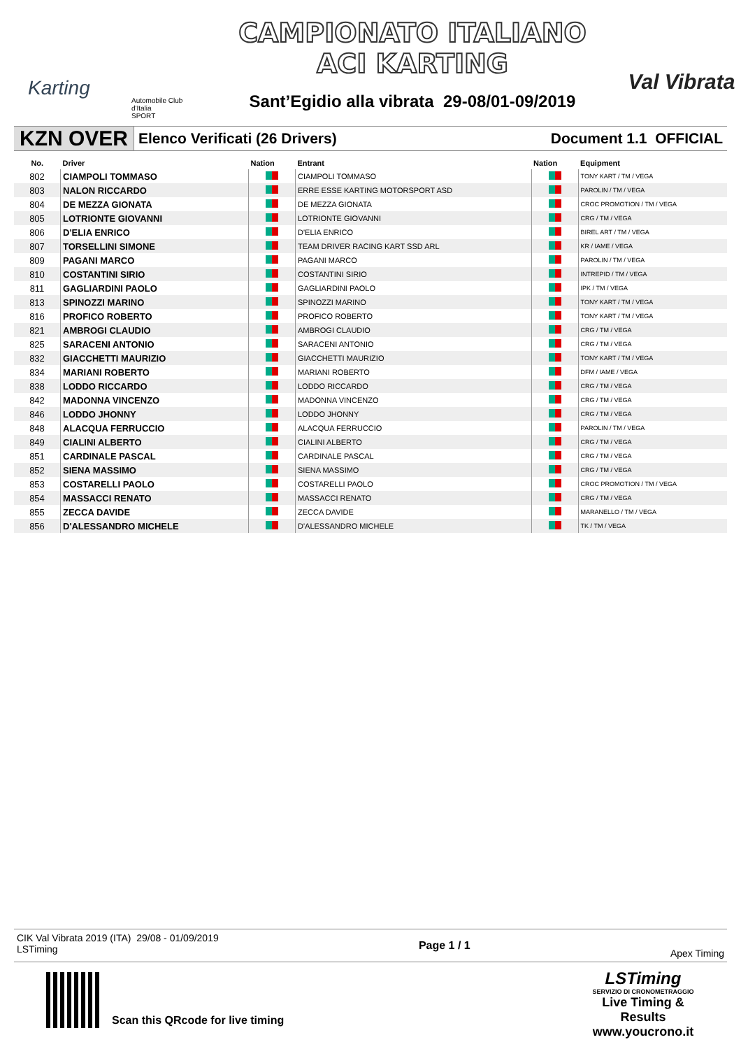Karting
Automobile Club d'Italia
SPORT
CAMPIONATO ITALIANO
ACI KARTING
Sant’Egidio alla vibrata 29-08/01-09/2019
Val Vibrata
KZN OVER Elenco Verificati (26 Drivers) Document 1.1 OFFICIAL
| No. | Driver | Nation | Entrant | Nation | Equipment |
| --- | --- | --- | --- | --- | --- |
| 802 | CIAMPOLI TOMMASO | | CIAMPOLI TOMMASO | | TONY KART / TM / VEGA |
| 803 | NALON RICCARDO | | ERRE ESSE KARTING MOTORSPORT ASD | | PAROLIN / TM / VEGA |
| 804 | DE MEZZA GIONATA | | DE MEZZA GIONATA | | CROC PROMOTION / TM / VEGA |
| 805 | LOTRIONTE GIOVANNI | | LOTRIONTE GIOVANNI | | CRG / TM / VEGA |
| 806 | D'ELIA ENRICO | | D'ELIA ENRICO | | BIREL ART / TM / VEGA |
| 807 | TORSELLINI SIMONE | | TEAM DRIVER RACING KART SSD ARL | | KR / IAME / VEGA |
| 809 | PAGANI MARCO | | PAGANI MARCO | | PAROLIN / TM / VEGA |
| 810 | COSTANTINI SIRIO | | COSTANTINI SIRIO | | INTREPID / TM / VEGA |
| 811 | GAGLIARDINI PAOLO | | GAGLIARDINI PAOLO | | IPK / TM / VEGA |
| 813 | SPINOZZI MARINO | | SPINOZZI MARINO | | TONY KART / TM / VEGA |
| 816 | PROFICO ROBERTO | | PROFICO ROBERTO | | TONY KART / TM / VEGA |
| 821 | AMBROGI CLAUDIO | | AMBROGI CLAUDIO | | CRG / TM / VEGA |
| 825 | SARACENI ANTONIO | | SARACENI ANTONIO | | CRG / TM / VEGA |
| 832 | GIACCHETTI MAURIZIO | | GIACCHETTI MAURIZIO | | TONY KART / TM / VEGA |
| 834 | MARIANI ROBERTO | | MARIANI ROBERTO | | DFM / IAME / VEGA |
| 838 | LODDO RICCARDO | | LODDO RICCARDO | | CRG / TM / VEGA |
| 842 | MADONNA VINCENZO | | MADONNA VINCENZO | | CRG / TM / VEGA |
| 846 | LODDO JHONNY | | LODDO JHONNY | | CRG / TM / VEGA |
| 848 | ALACQUA FERRUCCIO | | ALACQUA FERRUCCIO | | PAROLIN / TM / VEGA |
| 849 | CIALINI ALBERTO | | CIALINI ALBERTO | | CRG / TM / VEGA |
| 851 | CARDINALE PASCAL | | CARDINALE PASCAL | | CRG / TM / VEGA |
| 852 | SIENA MASSIMO | | SIENA MASSIMO | | CRG / TM / VEGA |
| 853 | COSTARELLI PAOLO | | COSTARELLI PAOLO | | CROC PROMOTION / TM / VEGA |
| 854 | MASSACCI RENATO | | MASSACCI RENATO | | CRG / TM / VEGA |
| 855 | ZECCA DAVIDE | | ZECCA DAVIDE | | MARANELLO / TM / VEGA |
| 856 | D'ALESSANDRO MICHELE | | D'ALESSANDRO MICHELE | | TK / TM / VEGA |
CIK Val Vibrata 2019 (ITA) 29/08 - 01/09/2019
LSTiming
Page 1 / 1
Apex Timing
Scan this QRcode for live timing
LSTiming
SERVIZIO DI CRONOMETRAGGIO
Live Timing & Results
www.youcrono.it